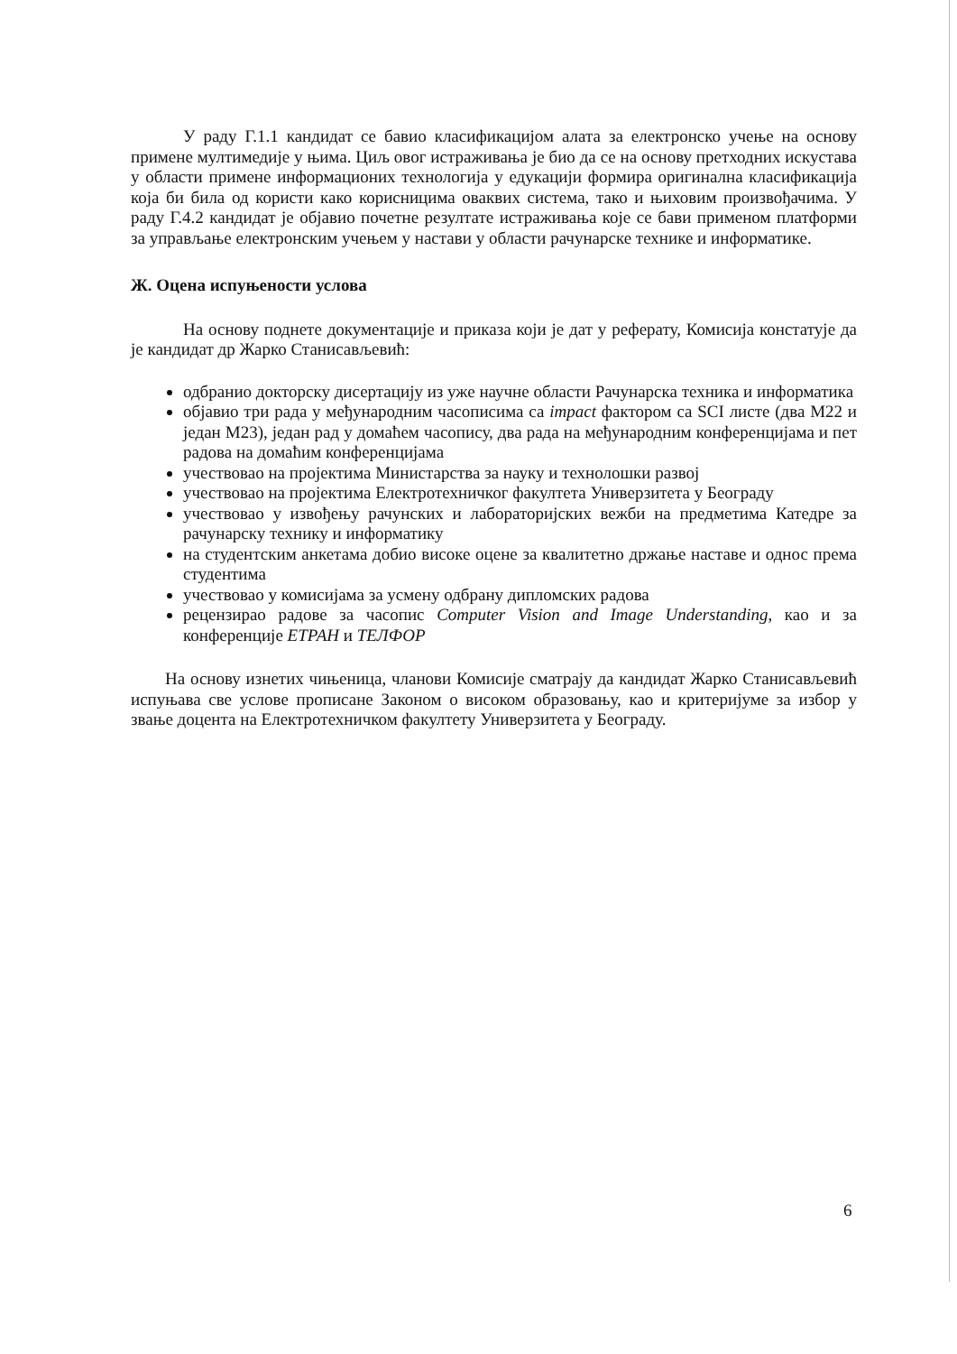У раду Г.1.1 кандидат се бавио класификацијом алата за електронско учење на основу примене мултимедије у њима. Циљ овог истраживања је био да се на основу претходних искустава у области примене информационих технологија у едукацији формира оригинална класификација која би била од користи како корисницима оваквих система, тако и њиховим произвођачима. У раду Г.4.2 кандидат је објавио почетне резултате истраживања које се бави применом платформи за управљање електронским учењем у настави у области рачунарске технике и информатике.
Ж. Оцена испуњености услова
На основу поднете документације и приказа који је дат у реферату, Комисија констатује да је кандидат др Жарко Станисављевић:
одбранио докторску дисертацију из уже научне области Рачунарска техника и информатика
објавио три рада у међународним часописима са impact фактором са SCI листе (два M22 и један M23), један рад у домаћем часопису, два рада на међународним конференцијама и пет радова на домаћим конференцијама
учествовао на пројектима Министарства за науку и технолошки развој
учествовао на пројектима Електротехничког факултета Универзитета у Београду
учествовао у извођењу рачунских и лабораторијских вежби на предметима Катедре за рачунарску технику и информатику
на студентским анкетама добио високе оцене за квалитетно држање наставе и однос према студентима
учествовао у комисијама за усмену одбрану дипломских радова
рецензирао радове за часопис Computer Vision and Image Understanding, као и за конференције ЕТРАН и ТЕЛФОР
На основу изнетих чињеница, чланови Комисије сматрају да кандидат Жарко Станисављевић испуњава све услове прописане Законом о високом образовању, као и критеријуме за избор у звање доцента на Електротехничком факултету Универзитета у Београду.
6